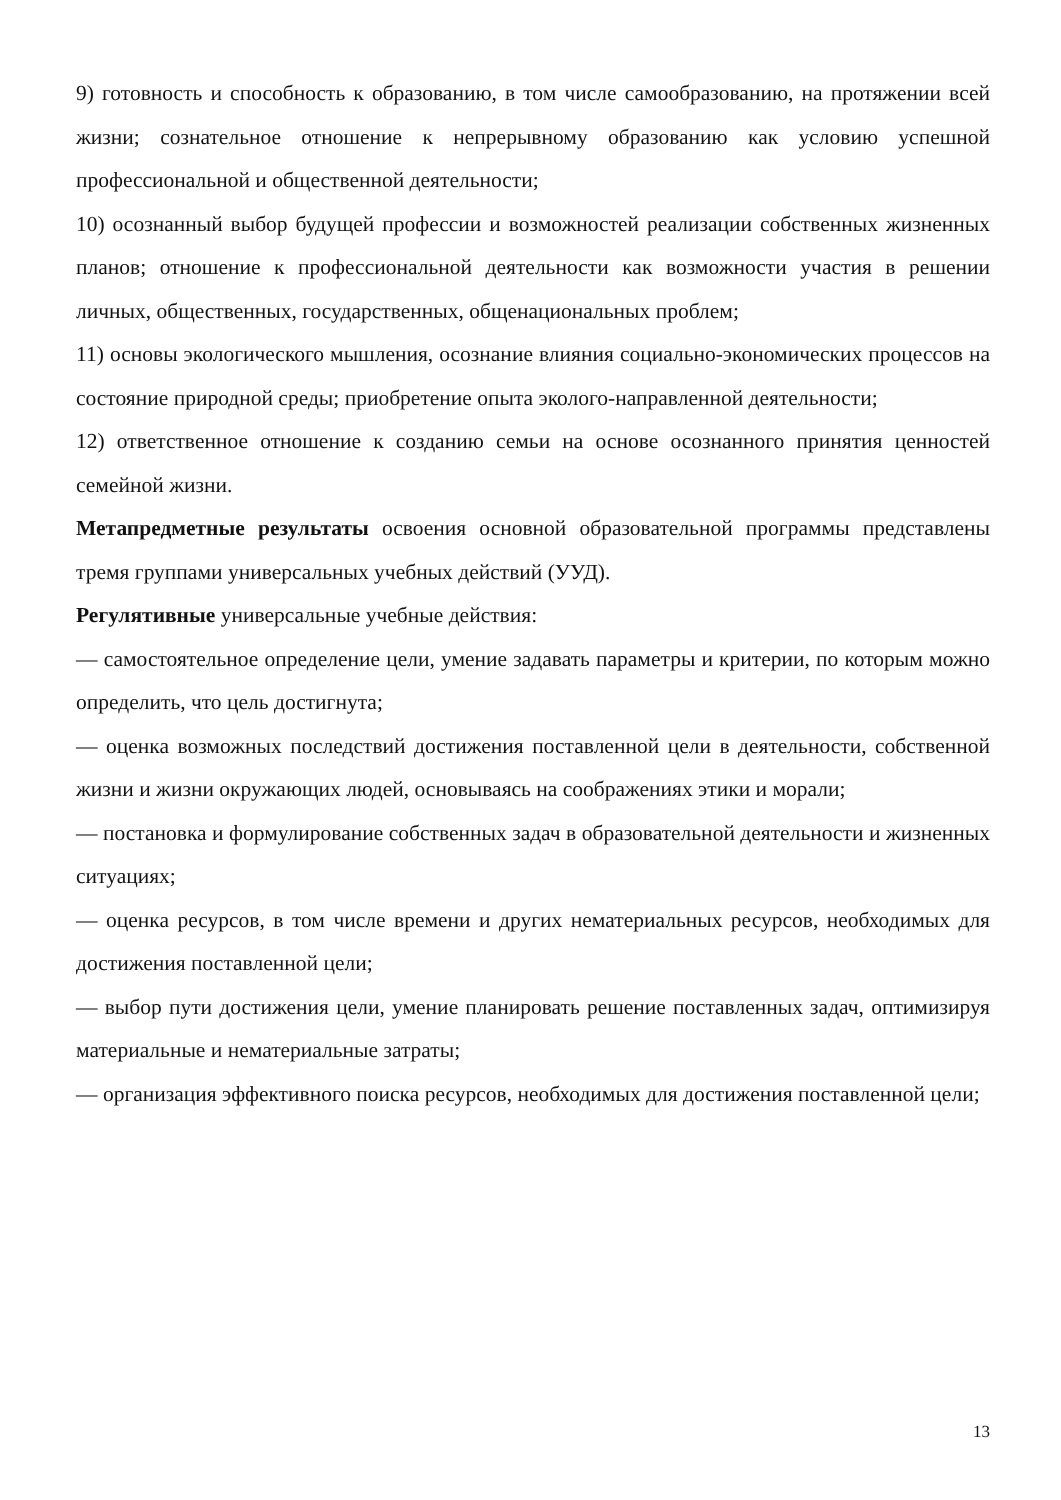9) готовность и способность к образованию, в том числе самообразованию, на протяжении всей жизни; сознательное отношение к непрерывному образованию как условию успешной профессиональной и общественной деятельности;
10) осознанный выбор будущей профессии и возможностей реализации собственных жизненных планов; отношение к профессиональной деятельности как возможности участия в решении личных, общественных, государственных, общенациональных проблем;
11) основы экологического мышления, осознание влияния социально-экономических процессов на состояние природной среды; приобретение опыта эколого-направленной деятельности;
12) ответственное отношение к созданию семьи на основе осознанного принятия ценностей семейной жизни.
Метапредметные результаты освоения основной образовательной программы представлены тремя группами универсальных учебных действий (УУД).
Регулятивные универсальные учебные действия:
— самостоятельное определение цели, умение задавать параметры и критерии, по которым можно определить, что цель достигнута;
— оценка возможных последствий достижения поставленной цели в деятельности, собственной жизни и жизни окружающих людей, основываясь на соображениях этики и морали;
— постановка и формулирование собственных задач в образовательной деятельности и жизненных ситуациях;
— оценка ресурсов, в том числе времени и других нематериальных ресурсов, необходимых для достижения поставленной цели;
— выбор пути достижения цели, умение планировать решение поставленных задач, оптимизируя материальные и нематериальные затраты;
— организация эффективного поиска ресурсов, необходимых для достижения поставленной цели;
13